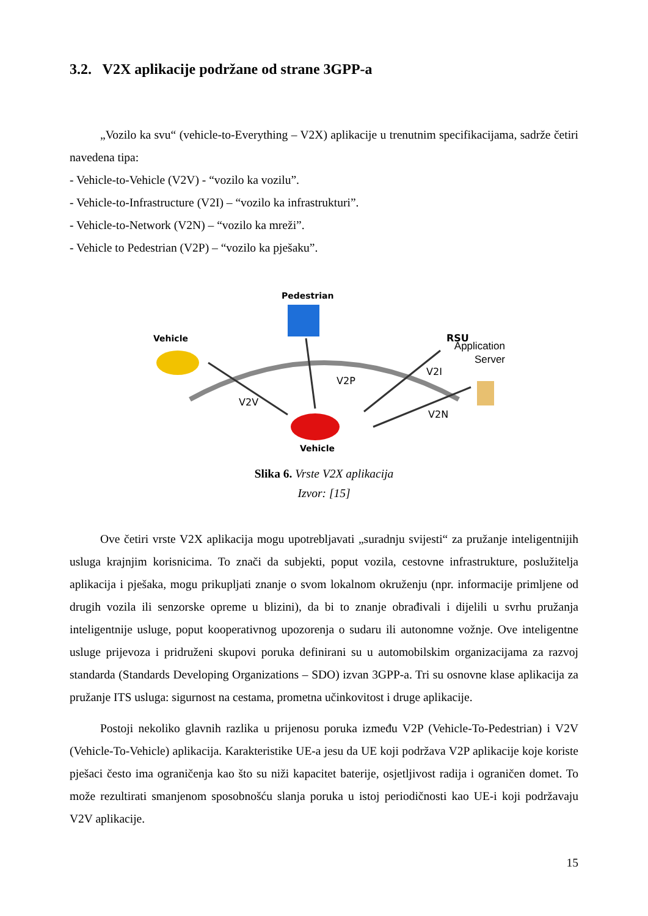3.2. V2X aplikacije podržane od strane 3GPP-a
„Vozilo ka svu“ (vehicle-to-Everything – V2X) aplikacije u trenutnim specifikacijama, sadrže četiri navedena tipa:
- Vehicle-to-Vehicle (V2V) - “vozilo ka vozilu”.
- Vehicle-to-Infrastructure (V2I) – “vozilo ka infrastrukturi”.
- Vehicle-to-Network (V2N) – “vozilo ka mreži”.
- Vehicle to Pedestrian (V2P) – “vozilo ka pješaku”.
Pedestrian
Vehicle
RSU
V2I
V2P
V2V
V2N
Vehicle
Application
Server
Slika 6. Vrste V2X aplikacija
Izvor: [15]
Ove četiri vrste V2X aplikacija mogu upotrebljavati „suradnju svijesti“ za pružanje inteligentnijih usluga krajnjim korisnicima. To znači da subjekti, poput vozila, cestovne infrastrukture, poslužitelja aplikacija i pješaka, mogu prikupljati znanje o svom lokalnom okruženju (npr. informacije primljene od drugih vozila ili senzorske opreme u blizini), da bi to znanje obrađivali i dijelili u svrhu pružanja inteligentnije usluge, poput kooperativnog upozorenja o sudaru ili autonomne vožnje. Ove inteligentne usluge prijevoza i pridruženi skupovi poruka definirani su u automobilskim organizacijama za razvoj standarda (Standards Developing Organizations – SDO) izvan 3GPP-a. Tri su osnovne klase aplikacija za pružanje ITS usluga: sigurnost na cestama, prometna učinkovitost i druge aplikacije.
Postoji nekoliko glavnih razlika u prijenosu poruka između V2P (Vehicle-To-Pedestrian) i V2V (Vehicle-To-Vehicle) aplikacija. Karakteristike UE-a jesu da UE koji podržava V2P aplikacije koje koriste pješaci često ima ograničenja kao što su niži kapacitet baterije, osjetljivost radija i ograničen domet. To može rezultirati smanjenom sposobnošću slanja poruka u istoj periodičnosti kao UE-i koji podržavaju V2V aplikacije.
15